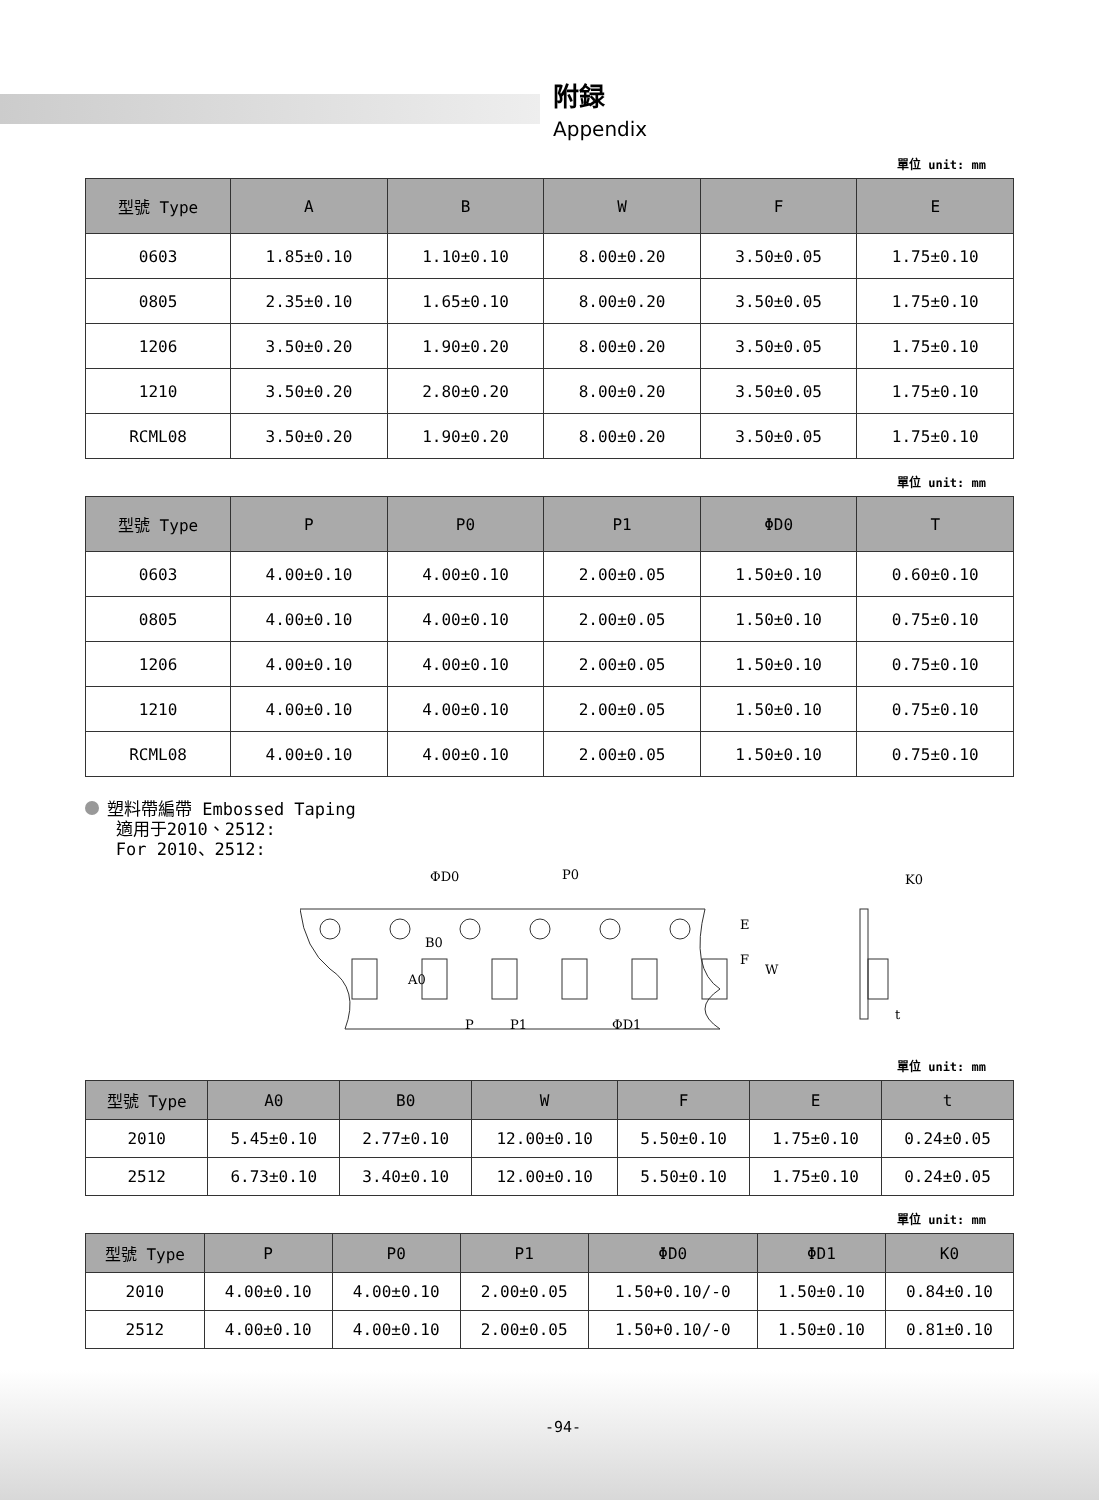附録
Appendix
單位 unit: mm
| 型號 Type | A | B | W | F | E |
| --- | --- | --- | --- | --- | --- |
| 0603 | 1.85±0.10 | 1.10±0.10 | 8.00±0.20 | 3.50±0.05 | 1.75±0.10 |
| 0805 | 2.35±0.10 | 1.65±0.10 | 8.00±0.20 | 3.50±0.05 | 1.75±0.10 |
| 1206 | 3.50±0.20 | 1.90±0.20 | 8.00±0.20 | 3.50±0.05 | 1.75±0.10 |
| 1210 | 3.50±0.20 | 2.80±0.20 | 8.00±0.20 | 3.50±0.05 | 1.75±0.10 |
| RCML08 | 3.50±0.20 | 1.90±0.20 | 8.00±0.20 | 3.50±0.05 | 1.75±0.10 |
單位 unit: mm
| 型號 Type | P | P0 | P1 | ΦD0 | T |
| --- | --- | --- | --- | --- | --- |
| 0603 | 4.00±0.10 | 4.00±0.10 | 2.00±0.05 | 1.50±0.10 | 0.60±0.10 |
| 0805 | 4.00±0.10 | 4.00±0.10 | 2.00±0.05 | 1.50±0.10 | 0.75±0.10 |
| 1206 | 4.00±0.10 | 4.00±0.10 | 2.00±0.05 | 1.50±0.10 | 0.75±0.10 |
| 1210 | 4.00±0.10 | 4.00±0.10 | 2.00±0.05 | 1.50±0.10 | 0.75±0.10 |
| RCML08 | 4.00±0.10 | 4.00±0.10 | 2.00±0.05 | 1.50±0.10 | 0.75±0.10 |
塑料帶編帶 Embossed Taping
適用于2010、2512:
For 2010、2512:
ΦD0
P0
B0
A0
P
P1
ΦD1
E
F
W
K0
t
單位 unit: mm
| 型號 Type | A0 | B0 | W | F | E | t |
| --- | --- | --- | --- | --- | --- | --- |
| 2010 | 5.45±0.10 | 2.77±0.10 | 12.00±0.10 | 5.50±0.10 | 1.75±0.10 | 0.24±0.05 |
| 2512 | 6.73±0.10 | 3.40±0.10 | 12.00±0.10 | 5.50±0.10 | 1.75±0.10 | 0.24±0.05 |
單位 unit: mm
| 型號 Type | P | P0 | P1 | ΦD0 | ΦD1 | K0 |
| --- | --- | --- | --- | --- | --- | --- |
| 2010 | 4.00±0.10 | 4.00±0.10 | 2.00±0.05 | 1.50+0.10/-0 | 1.50±0.10 | 0.84±0.10 |
| 2512 | 4.00±0.10 | 4.00±0.10 | 2.00±0.05 | 1.50+0.10/-0 | 1.50±0.10 | 0.81±0.10 |
-94-